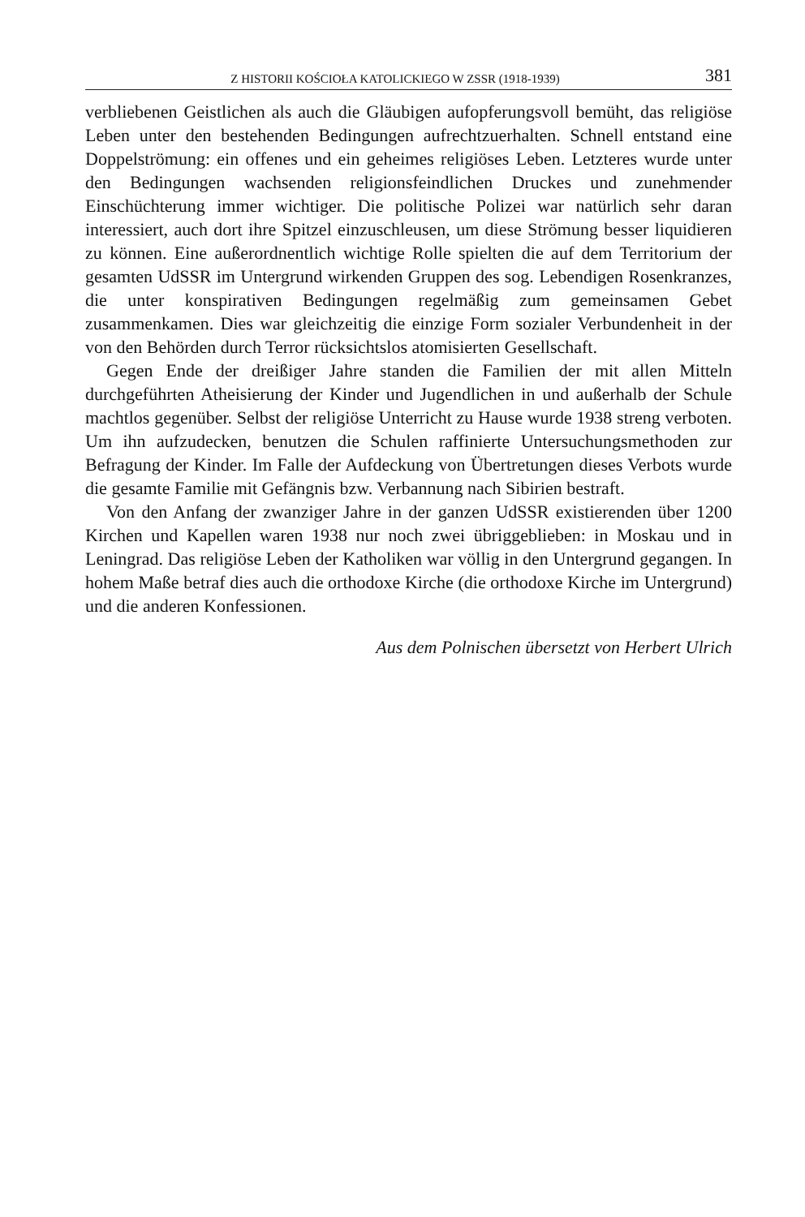Z HISTORII KOŚCIOŁA KATOLICKIEGO W ZSSR (1918-1939) 381
verbliebenen Geistlichen als auch die Gläubigen aufopferungsvoll bemüht, das religiöse Leben unter den bestehenden Bedingungen aufrechtzuerhalten. Schnell entstand eine Doppelströmung: ein offenes und ein geheimes religiöses Leben. Letzteres wurde unter den Bedingungen wachsenden religionsfeindlichen Druckes und zunehmender Einschüchterung immer wichtiger. Die politische Polizei war natürlich sehr daran interessiert, auch dort ihre Spitzel einzuschleusen, um diese Strömung besser liquidieren zu können. Eine außerordnentlich wichtige Rolle spielten die auf dem Territorium der gesamten UdSSR im Untergrund wirkenden Gruppen des sog. Lebendigen Rosenkranzes, die unter konspirativen Bedingungen regelmäßig zum gemeinsamen Gebet zusammenkamen. Dies war gleichzeitig die einzige Form sozialer Verbundenheit in der von den Behörden durch Terror rücksichtslos atomisierten Gesellschaft.
Gegen Ende der dreißiger Jahre standen die Familien der mit allen Mitteln durchgeführten Atheisierung der Kinder und Jugendlichen in und außerhalb der Schule machtlos gegenüber. Selbst der religiöse Unterricht zu Hause wurde 1938 streng verboten. Um ihn aufzudecken, benutzen die Schulen raffinierte Untersuchungsmethoden zur Befragung der Kinder. Im Falle der Aufdeckung von Übertretungen dieses Verbots wurde die gesamte Familie mit Gefängnis bzw. Verbannung nach Sibirien bestraft.
Von den Anfang der zwanziger Jahre in der ganzen UdSSR existierenden über 1200 Kirchen und Kapellen waren 1938 nur noch zwei übriggeblieben: in Moskau und in Leningrad. Das religiöse Leben der Katholiken war völlig in den Untergrund gegangen. In hohem Maße betraf dies auch die orthodoxe Kirche (die orthodoxe Kirche im Untergrund) und die anderen Konfessionen.
Aus dem Polnischen übersetzt von Herbert Ulrich